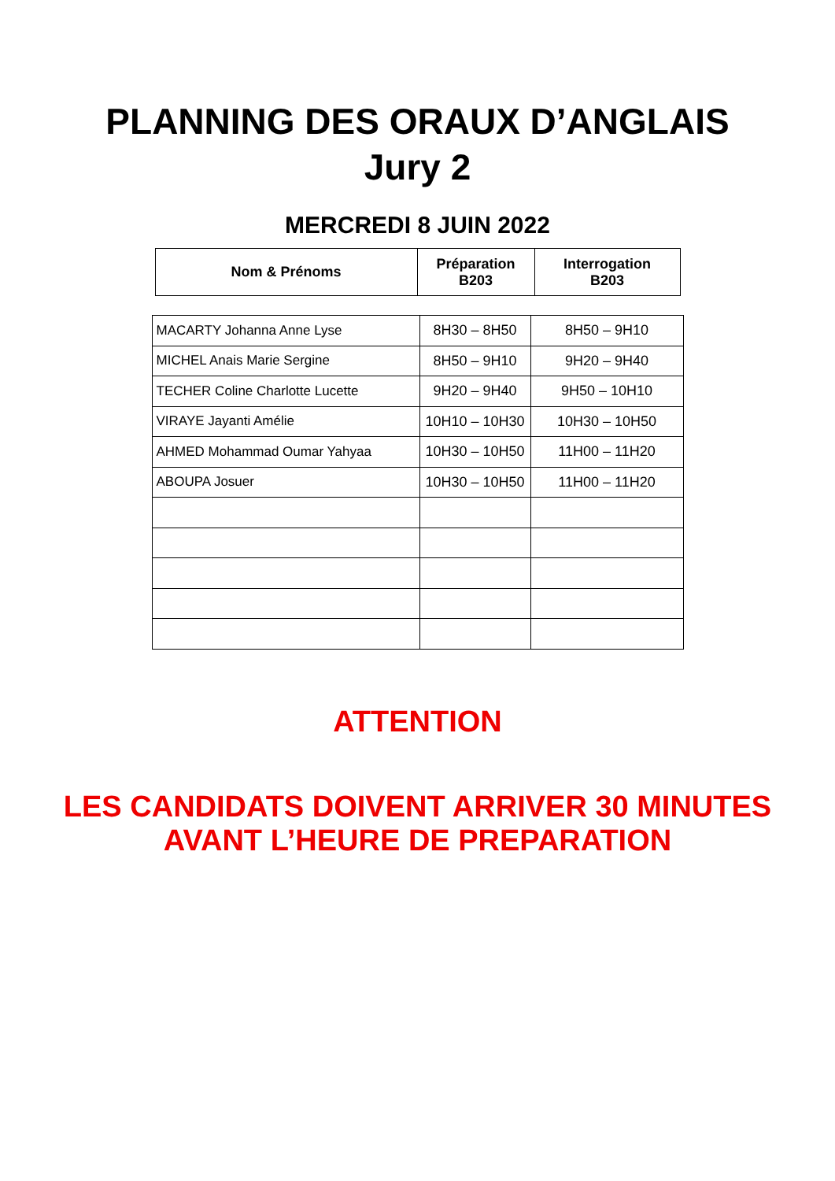PLANNING DES ORAUX D’ANGLAIS
Jury 2
MERCREDI 8 JUIN 2022
| Nom & Prénoms | Préparation B203 | Interrogation B203 |
| --- | --- | --- |
| MACARTY Johanna Anne Lyse | 8H30 – 8H50 | 8H50 – 9H10 |
| MICHEL Anais Marie Sergine | 8H50 – 9H10 | 9H20 – 9H40 |
| TECHER Coline Charlotte Lucette | 9H20 – 9H40 | 9H50 – 10H10 |
| VIRAYE Jayanti Amélie | 10H10 – 10H30 | 10H30 – 10H50 |
| AHMED Mohammad Oumar Yahyaa | 10H30 – 10H50 | 11H00 – 11H20 |
| ABOUPA Josuer | 10H30 – 10H50 | 11H00 – 11H20 |
ATTENTION
LES CANDIDATS DOIVENT ARRIVER 30 MINUTES
AVANT L’HEURE DE PREPARATION